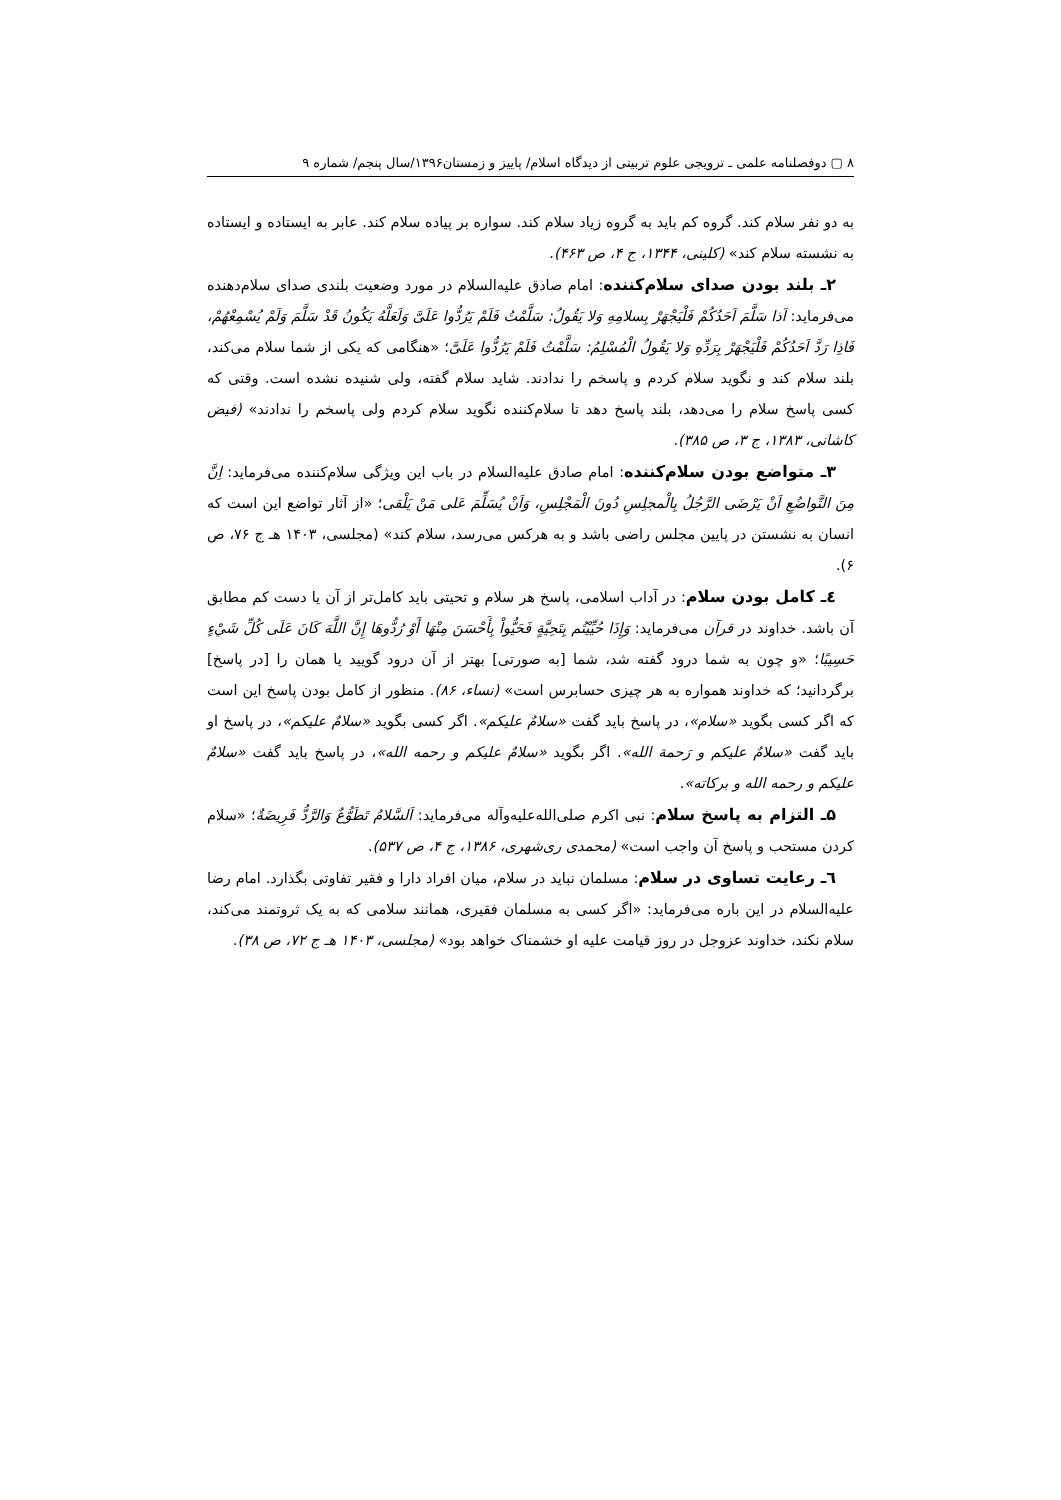۸ ▢ دوفصلنامه علمی ـ ترویجی علوم تربیتی از دیدگاه اسلام/ پاییز و زمستان۱۳۹۶/سال پنجم/ شماره ۹
به دو نفر سلام کند. گروه کم باید به گروه زیاد سلام کند. سواره بر پیاده سلام کند. عابر به ایستاده و ایستاده به نشسته سلام کند» (کلینی، ۱۳۴۴، ج ۴، ص ۴۶۳).
۲ـ بلند بودن صدای سلام‌کننده: امام صادق علیه‌السلام در مورد وضعیت بلندی صدای سلام‌دهنده می‌فرماید: اَذا سَلَّمَ اَحَدُکُمْ فَلْیَجْهَرْ بِسلامِهِ وَلا یَقُولُ: سَلَّمْتُ فَلَمْ یَرُدُّوا عَلَیَّ وَلَعَلَّهُ یَکُونُ قَدْ سَلَّمَ وَلَمْ یُسْمِعْهُمْ، فَاذِا رَدَّ اَحَدُکُمْ فَلْیَجْهَرْ بِرَدِّهِ وَلا یَقُولُ الْمُسْلِمُ: سَلَّمْتُ فَلَمْ یَرُدُّوا عَلَیَّ؛ «هنگامی که یکی از شما سلام می‌کند، بلند سلام کند و نگوید سلام کردم و پاسخم را ندادند. شاید سلام گفته، ولی شنیده نشده است. وقتی که کسی پاسخ سلام را می‌دهد، بلند پاسخ دهد تا سلام‌کننده نگوید سلام کردم ولی پاسخم را ندادند» (فیض کاشانی، ۱۳۸۳، ج ۳، ص ۳۸۵).
۳ـ متواضع بودن سلام‌کننده: امام صادق علیه‌السلام در باب این ویژگی سلام‌کننده می‌فرماید: اِنَّ مِنَ التَّواضُعِ اَنْ یَرْضَی الرَّجُلُ بِالْمجلِسِ دُونَ الْمَجْلِسِ، وَاَنْ یُسَلِّمَ عَلی مَنْ یَلْقی؛ «از آثار تواضع این است که انسان به نشستن در پایین مجلس راضی باشد و به هرکس می‌رسد، سلام کند» (مجلسی، ۱۴۰۳ هـ ج ۷۶، ص ۶).
٤ـ کامل بودن سلام: در آداب اسلامی، پاسخ هر سلام و تحیتی باید کامل‌تر از آن یا دست کم مطابق آن باشد. خداوند در قرآن می‌فرماید: وَإِذَا حُيِّيْتُم بِتَحِيَّةٍ فَحَيُّواْ بِأَحْسَنَ مِنْهَا أَوْ رُدُّوهَا إِنَّ اللَّهَ كَانَ عَلَى كُلِّ شَيْءٍ حَسِيبًا؛ «و چون به شما درود گفته شد، شما [به صورتی] بهتر از آن درود گویید یا همان را [در پاسخ] برگردانید؛ که خداوند همواره به هر چیزی حسابرس است» (نساء، ۸۶). منظور از کامل بودن پاسخ این است که اگر کسی بگوید «سلام»، در پاسخ باید گفت «سلامٌ علیکم». اگر کسی بگوید «سلامٌ علیکم»، در پاسخ او باید گفت «سلامٌ علیکم و رَحمة الله». اگر بگوید «سلامٌ علیکم و رحمه الله»، در پاسخ باید گفت «سلامٌ علیکم و رحمه الله و برکاته».
۵ـ التزام به پاسخ سلام: نبی اکرم صلی‌الله‌علیه‌وآله می‌فرماید: اَلسَّلامُ تَطَوُّعٌ وَالرَّدُّ فَرِیضَةٌ؛ «سلام کردن مستحب و پاسخ آن واجب است» (محمدی ری‌شهری، ۱۳۸۶، ج ۴، ص ۵۳۷).
٦ـ رعایت تساوی در سلام: مسلمان نباید در سلام، میان افراد دارا و فقیر تفاوتی بگذارد. امام رضا علیه‌السلام در این باره می‌فرماید: «اگر کسی به مسلمان فقیری، همانند سلامی که به یک ثروتمند می‌کند، سلام نکند، خداوند عزوجل در روز قیامت علیه او خشمناک خواهد بود» (مجلسی، ۱۴۰۳ هـ ج ۷۲، ص ۳۸).